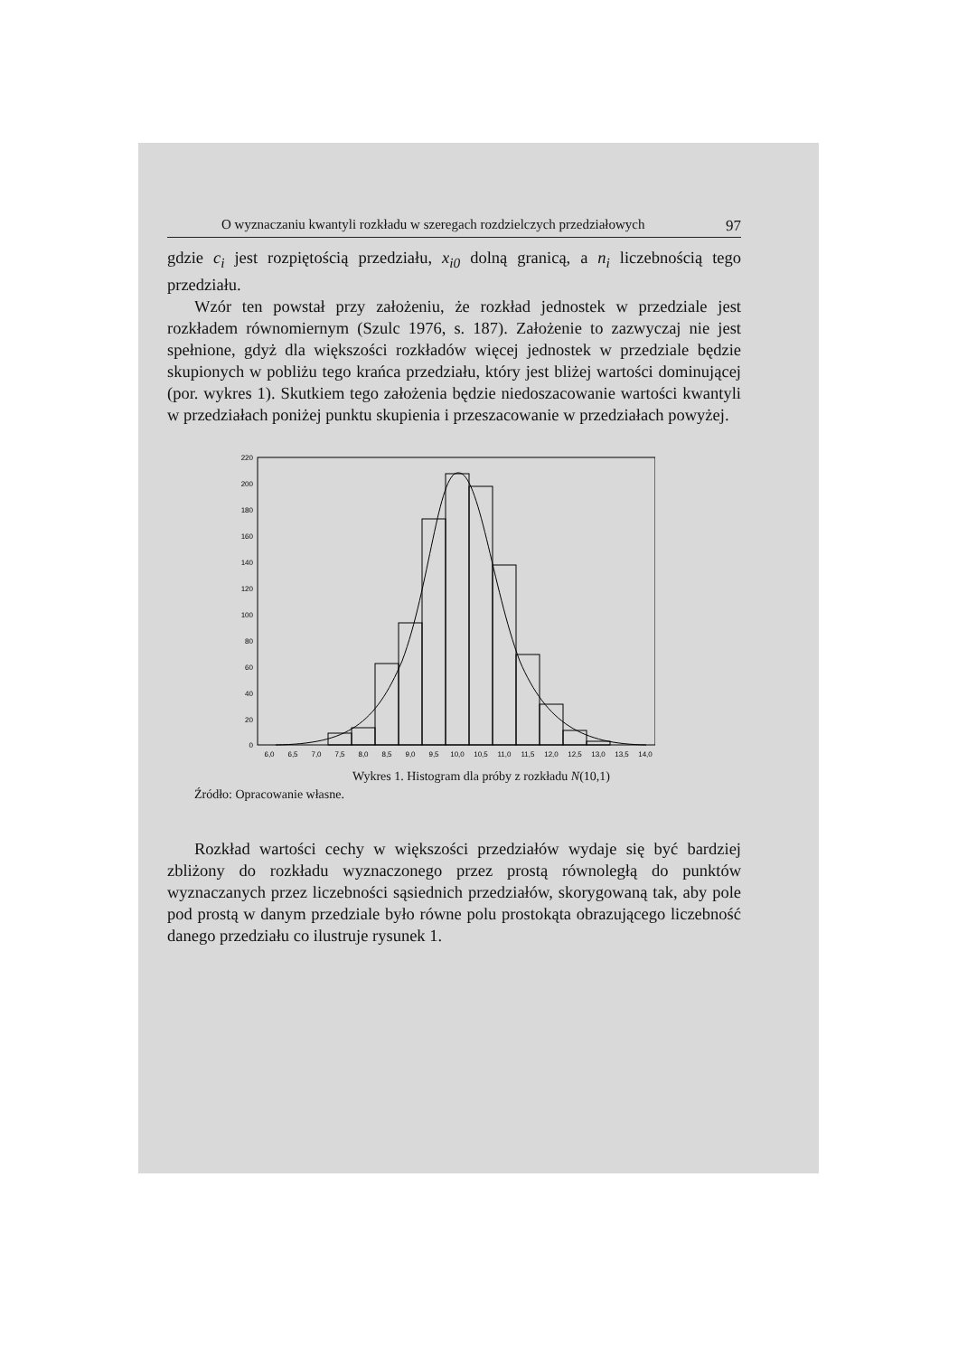O wyznaczaniu kwantyli rozkładu w szeregach rozdzielczych przedziałowych 97
gdzie c<sub>i</sub> jest rozpiętością przedziału, x<sub>i0</sub> dolną granicą, a n<sub>i</sub> liczebnością tego przedziału.
Wzór ten powstał przy założeniu, że rozkład jednostek w przedziale jest rozkładem równomiernym (Szulc 1976, s. 187). Założenie to zazwyczaj nie jest spełnione, gdyż dla większości rozkładów więcej jednostek w przedziale będzie skupionych w pobliżu tego krańca przedziału, który jest bliżej wartości dominującej (por. wykres 1). Skutkiem tego założenia będzie niedoszacowanie wartości kwantyli w przedziałach poniżej punktu skupienia i przeszacowanie w przedziałach powyżej.
220
200
180
160
140
120
100
80
60
40
20
0
6,0
6,5
7,0
7,5
8,0
8,5
9,0
9,5
10,0
10,5
11,0
11,5
12,0
12,5
13,0
13,5
14,0
Wykres 1. Histogram dla próby z rozkładu N(10,1)
Źródło: Opracowanie własne.
Rozkład wartości cechy w większości przedziałów wydaje się być bardziej zbliżony do rozkładu wyznaczonego przez prostą równoległą do punktów wyznaczanych przez liczebności sąsiednich przedziałów, skorygowaną tak, aby pole pod prostą w danym przedziale było równe polu prostokąta obrazującego liczebność danego przedziału co ilustruje rysunek 1.